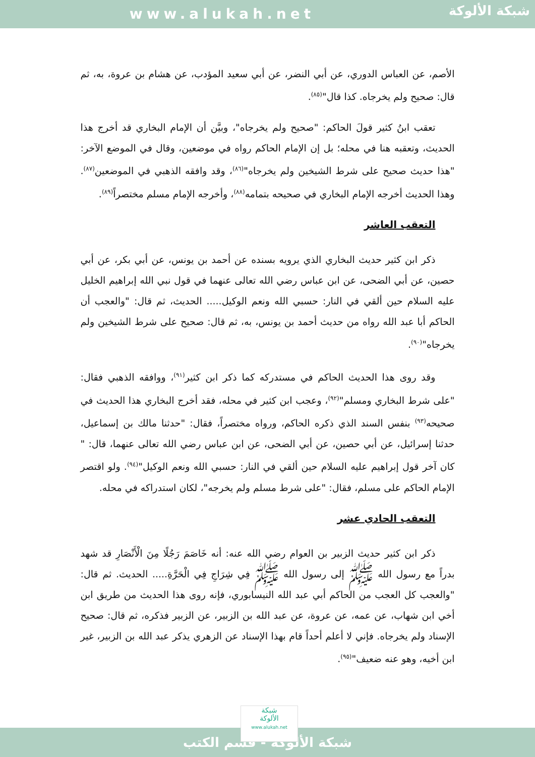www.alukah.net
شبكة الألوكة
الأصم، عن العباس الدوري، عن أبي النضر، عن أبي سعيد المؤدب، عن هشام بن عروة، به، ثم قال: صحيح ولم يخرجاه. كذا قال"<sup>(٨٥)</sup>.
تعقب ابنُ كثير قولَ الحاكم: "صحيح ولم يخرجاه"، وبيَّن أن الإمام البخاري قد أخرج هذا الحديث، وتعقبه هنا في محله؛ بل إن الإمام الحاكم رواه في موضعين، وقال في الموضع الآخر: "هذا حديث صحيح على شرط الشيخين ولم يخرجاه"<sup>(٨٦)</sup>، وقد وافقه الذهبي في الموضعين<sup>(٨٧)</sup>. وهذا الحديث أخرجه الإمام البخاري في صحيحه بتمامه<sup>(٨٨)</sup>، وأخرجه الإمام مسلم مختصراً<sup>(٨٩)</sup>.
التعقب العاشر
ذكر ابن كثير حديث البخاري الذي يرويه بسنده عن أحمد بن يونس، عن أبي بكر، عن أبي حصين، عن أبي الضحى، عن ابن عباس رضي الله تعالى عنهما في قول نبي الله إبراهيم الخليل عليه السلام حين ألقي في النار: حسبي الله ونعم الوكيل..... الحديث، ثم قال: "والعجب أن الحاكم أبا عبد الله رواه من حديث أحمد بن يونس، به، ثم قال: صحيح على شرط الشيخين ولم يخرجاه"<sup>(٩٠)</sup>.
وقد روى هذا الحديث الحاكم في مستدركه كما ذكر ابن كثير<sup>(٩١)</sup>، ووافقه الذهبي فقال: "على شرط البخاري ومسلم"<sup>(٩٢)</sup>، وعجب ابن كثير في محله، فقد أخرج البخاري هذا الحديث في صحيحه<sup>(٩٣)</sup> بنفس السند الذي ذكره الحاكم، ورواه مختصراً، فقال: "حدثنا مالك بن إسماعيل، حدثنا إسرائيل، عن أبي حصين، عن أبي الضحى، عن ابن عباس رضي الله تعالى عنهما، قال: " كان آخر قول إبراهيم عليه السلام حين ألقي في النار: حسبي الله ونعم الوكيل"<sup>(٩٤)</sup>. ولو اقتصر الإمام الحاكم على مسلم، فقال: "على شرط مسلم ولم يخرجه"، لكان استدراكه في محله.
التعقب الحادي عشر
ذكر ابن كثير حديث الزبير بن العوام رضي الله عنه: أنه خَاصَمَ رَجُلًا مِنَ الْأَنْصَارِ قد شهد بدراً مع رسول الله ﷺ إلى رسول الله ﷺ فِي شِرَاجِ فِي الْحَرَّةِ..... الحديث. ثم قال: "والعجب كل العجب من الحاكم أبي عبد الله النيسابوري، فإنه روى هذا الحديث من طريق ابن أخي ابن شهاب، عن عمه، عن عروة، عن عبد الله بن الزبير، عن الزبير فذكره، ثم قال: صحيح الإسناد ولم يخرجاه. فإني لا أعلم أحداً قام بهذا الإسناد عن الزهري يذكر عبد الله بن الزبير، غير ابن أخيه، وهو عنه ضعيف"<sup>(٩٥)</sup>.
شبكة الألوكة - قسم الكتب
شبكة
الألوكة
www.alukah.net